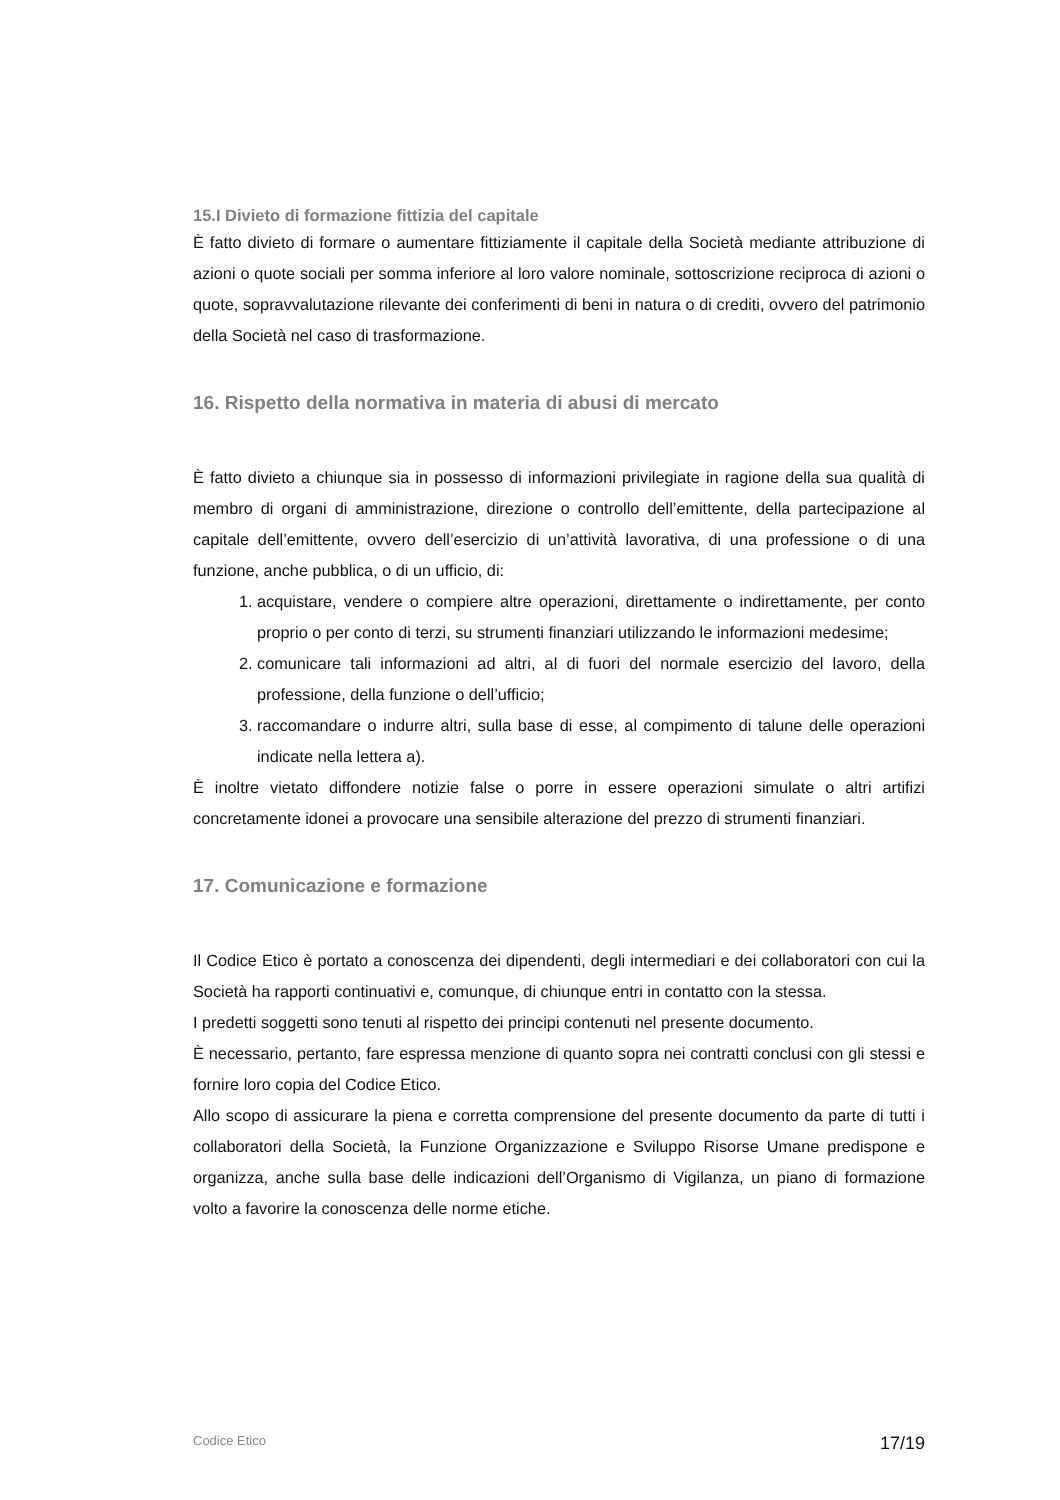15.I Divieto di formazione fittizia del capitale
È fatto divieto di formare o aumentare fittiziamente il capitale della Società mediante attribuzione di azioni o quote sociali per somma inferiore al loro valore nominale, sottoscrizione reciproca di azioni o quote, sopravvalutazione rilevante dei conferimenti di beni in natura o di crediti, ovvero del patrimonio della Società nel caso di trasformazione.
16. Rispetto della normativa in materia di abusi di mercato
È fatto divieto a chiunque sia in possesso di informazioni privilegiate in ragione della sua qualità di membro di organi di amministrazione, direzione o controllo dell’emittente, della partecipazione al capitale dell’emittente, ovvero dell’esercizio di un’attività lavorativa, di una professione o di una funzione, anche pubblica, o di un ufficio, di:
1. acquistare, vendere o compiere altre operazioni, direttamente o indirettamente, per conto proprio o per conto di terzi, su strumenti finanziari utilizzando le informazioni medesime;
2. comunicare tali informazioni ad altri, al di fuori del normale esercizio del lavoro, della professione, della funzione o dell’ufficio;
3. raccomandare o indurre altri, sulla base di esse, al compimento di talune delle operazioni indicate nella lettera a).
È inoltre vietato diffondere notizie false o porre in essere operazioni simulate o altri artifizi concretamente idonei a provocare una sensibile alterazione del prezzo di strumenti finanziari.
17. Comunicazione e formazione
Il Codice Etico è portato a conoscenza dei dipendenti, degli intermediari e dei collaboratori con cui la Società ha rapporti continuativi e, comunque, di chiunque entri in contatto con la stessa.
I predetti soggetti sono tenuti al rispetto dei principi contenuti nel presente documento.
È necessario, pertanto, fare espressa menzione di quanto sopra nei contratti conclusi con gli stessi e fornire loro copia del Codice Etico.
Allo scopo di assicurare la piena e corretta comprensione del presente documento da parte di tutti i collaboratori della Società, la Funzione Organizzazione e Sviluppo Risorse Umane predispone e organizza, anche sulla base delle indicazioni dell’Organismo di Vigilanza, un piano di formazione volto a favorire la conoscenza delle norme etiche.
Codice Etico 17/19